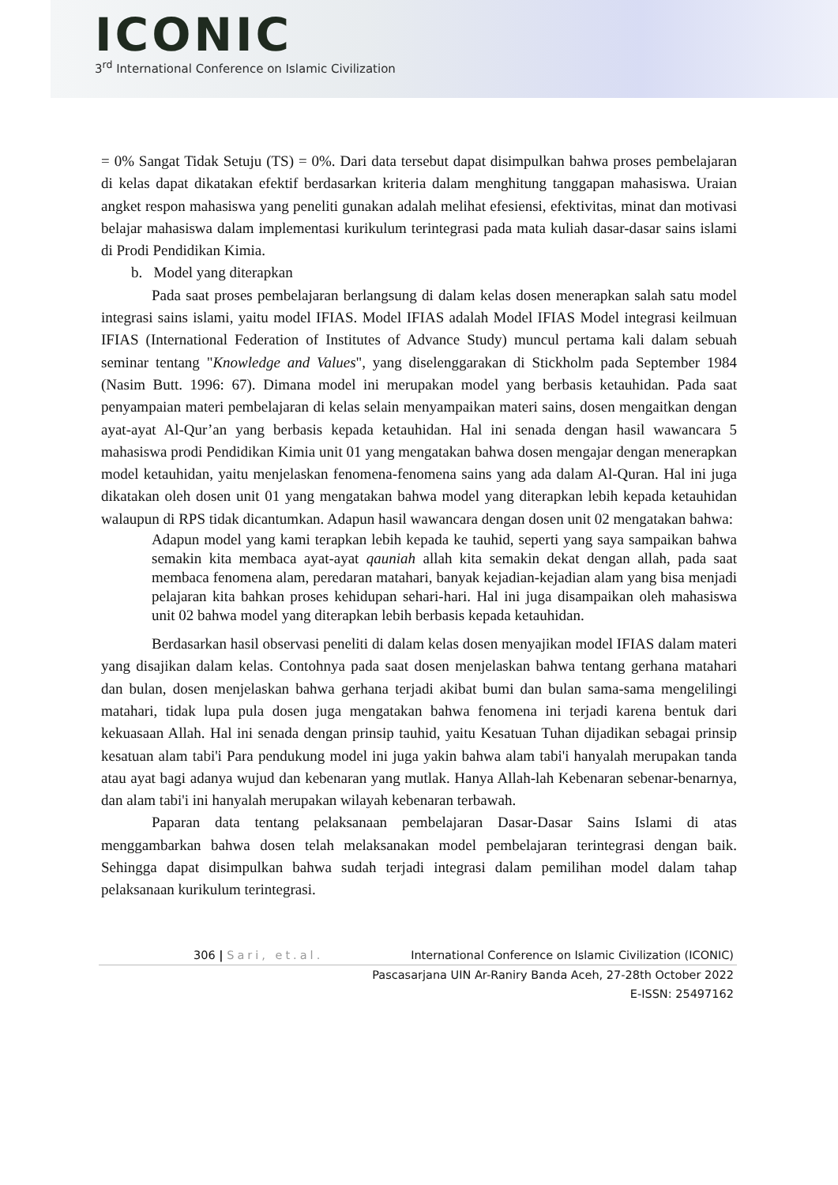ICONIC
3<sup>rd</sup> International Conference on Islamic Civilization
= 0% Sangat Tidak Setuju (TS) = 0%. Dari data tersebut dapat disimpulkan bahwa proses pembelajaran di kelas dapat dikatakan efektif berdasarkan kriteria dalam menghitung tanggapan mahasiswa. Uraian angket respon mahasiswa yang peneliti gunakan adalah melihat efesiensi, efektivitas, minat dan motivasi belajar mahasiswa dalam implementasi kurikulum terintegrasi pada mata kuliah dasar-dasar sains islami di Prodi Pendidikan Kimia.
b. Model yang diterapkan
Pada saat proses pembelajaran berlangsung di dalam kelas dosen menerapkan salah satu model integrasi sains islami, yaitu model IFIAS. Model IFIAS adalah Model IFIAS Model integrasi keilmuan IFIAS (International Federation of Institutes of Advance Study) muncul pertama kali dalam sebuah seminar tentang "Knowledge and Values", yang diselenggarakan di Stickholm pada September 1984 (Nasim Butt. 1996: 67). Dimana model ini merupakan model yang berbasis ketauhidan. Pada saat penyampaian materi pembelajaran di kelas selain menyampaikan materi sains, dosen mengaitkan dengan ayat-ayat Al-Qur’an yang berbasis kepada ketauhidan. Hal ini senada dengan hasil wawancara 5 mahasiswa prodi Pendidikan Kimia unit 01 yang mengatakan bahwa dosen mengajar dengan menerapkan model ketauhidan, yaitu menjelaskan fenomena-fenomena sains yang ada dalam Al-Quran. Hal ini juga dikatakan oleh dosen unit 01 yang mengatakan bahwa model yang diterapkan lebih kepada ketauhidan walaupun di RPS tidak dicantumkan. Adapun hasil wawancara dengan dosen unit 02 mengatakan bahwa:
Adapun model yang kami terapkan lebih kepada ke tauhid, seperti yang saya sampaikan bahwa semakin kita membaca ayat-ayat qauniah allah kita semakin dekat dengan allah, pada saat membaca fenomena alam, peredaran matahari, banyak kejadian-kejadian alam yang bisa menjadi pelajaran kita bahkan proses kehidupan sehari-hari. Hal ini juga disampaikan oleh mahasiswa unit 02 bahwa model yang diterapkan lebih berbasis kepada ketauhidan.
Berdasarkan hasil observasi peneliti di dalam kelas dosen menyajikan model IFIAS dalam materi yang disajikan dalam kelas. Contohnya pada saat dosen menjelaskan bahwa tentang gerhana matahari dan bulan, dosen menjelaskan bahwa gerhana terjadi akibat bumi dan bulan sama-sama mengelilingi matahari, tidak lupa pula dosen juga mengatakan bahwa fenomena ini terjadi karena bentuk dari kekuasaan Allah. Hal ini senada dengan prinsip tauhid, yaitu Kesatuan Tuhan dijadikan sebagai prinsip kesatuan alam tabi'i Para pendukung model ini juga yakin bahwa alam tabi'i hanyalah merupakan tanda atau ayat bagi adanya wujud dan kebenaran yang mutlak. Hanya Allah-lah Kebenaran sebenar-benarnya, dan alam tabi'i ini hanyalah merupakan wilayah kebenaran terbawah.
Paparan data tentang pelaksanaan pembelajaran Dasar-Dasar Sains Islami di atas menggambarkan bahwa dosen telah melaksanakan model pembelajaran terintegrasi dengan baik. Sehingga dapat disimpulkan bahwa sudah terjadi integrasi dalam pemilihan model dalam tahap pelaksanaan kurikulum terintegrasi.
306 | Sari, et.al. International Conference on Islamic Civilization (ICONIC)
Pascasarjana UIN Ar-Raniry Banda Aceh, 27-28th October 2022
E-ISSN: 25497162